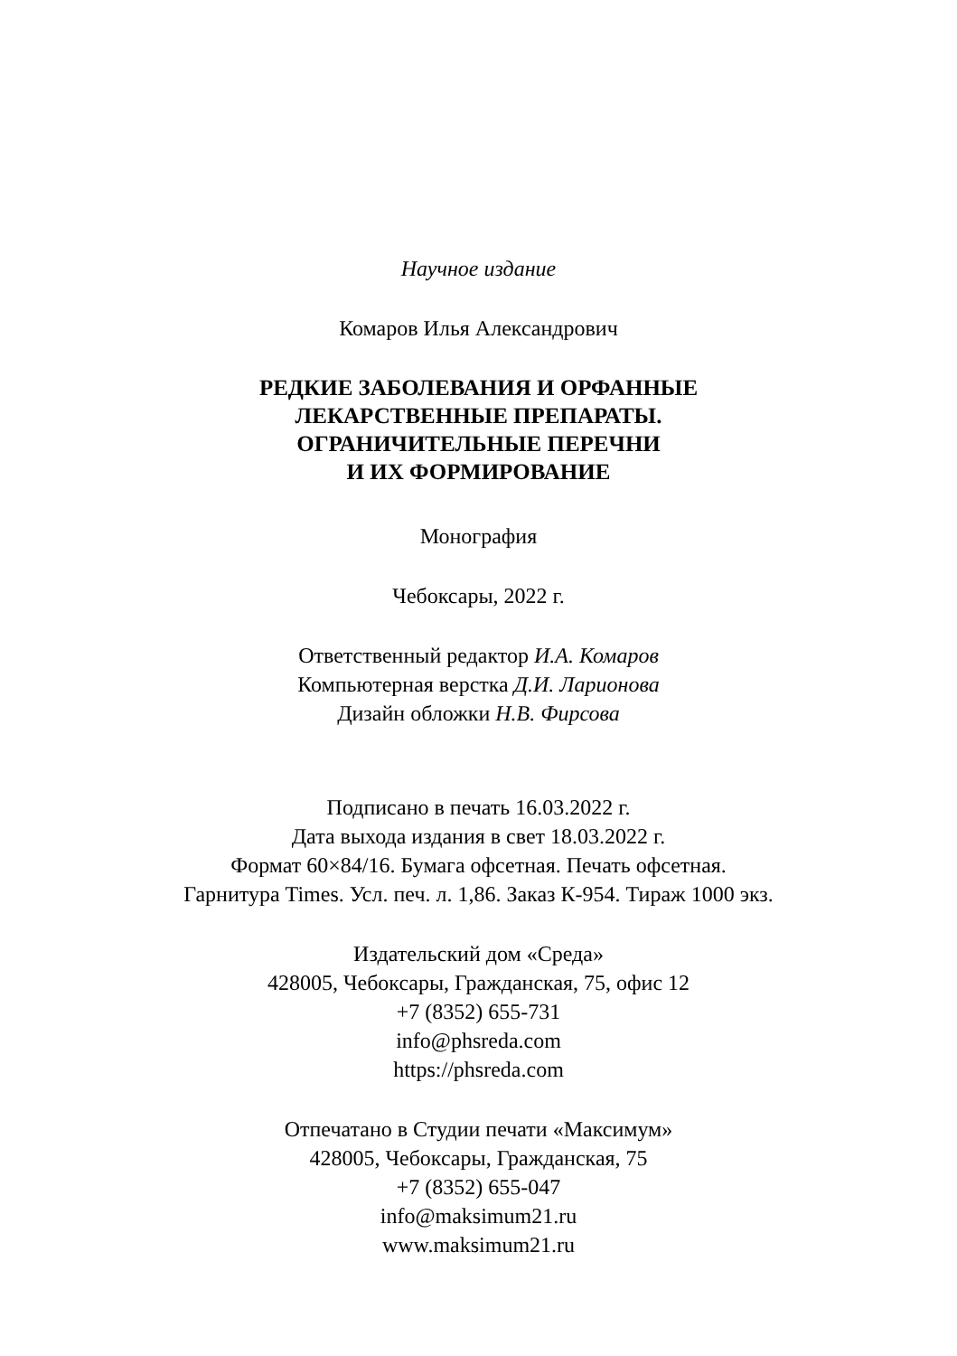Научное издание
Комаров Илья Александрович
РЕДКИЕ ЗАБОЛЕВАНИЯ И ОРФАННЫЕ
ЛЕКАРСТВЕННЫЕ ПРЕПАРАТЫ.
ОГРАНИЧИТЕЛЬНЫЕ ПЕРЕЧНИ
И ИХ ФОРМИРОВАНИЕ
Монография
Чебоксары, 2022 г.
Ответственный редактор И.А. Комаров
Компьютерная верстка Д.И. Ларионова
Дизайн обложки Н.В. Фирсова
Подписано в печать 16.03.2022 г.
Дата выхода издания в свет 18.03.2022 г.
Формат 60×84/16. Бумага офсетная. Печать офсетная.
Гарнитура Times. Усл. печ. л. 1,86. Заказ К-954. Тираж 1000 экз.
Издательский дом «Среда»
428005, Чебоксары, Гражданская, 75, офис 12
+7 (8352) 655-731
info@phsreda.com
https://phsreda.com
Отпечатано в Студии печати «Максимум»
428005, Чебоксары, Гражданская, 75
+7 (8352) 655-047
info@maksimum21.ru
www.maksimum21.ru